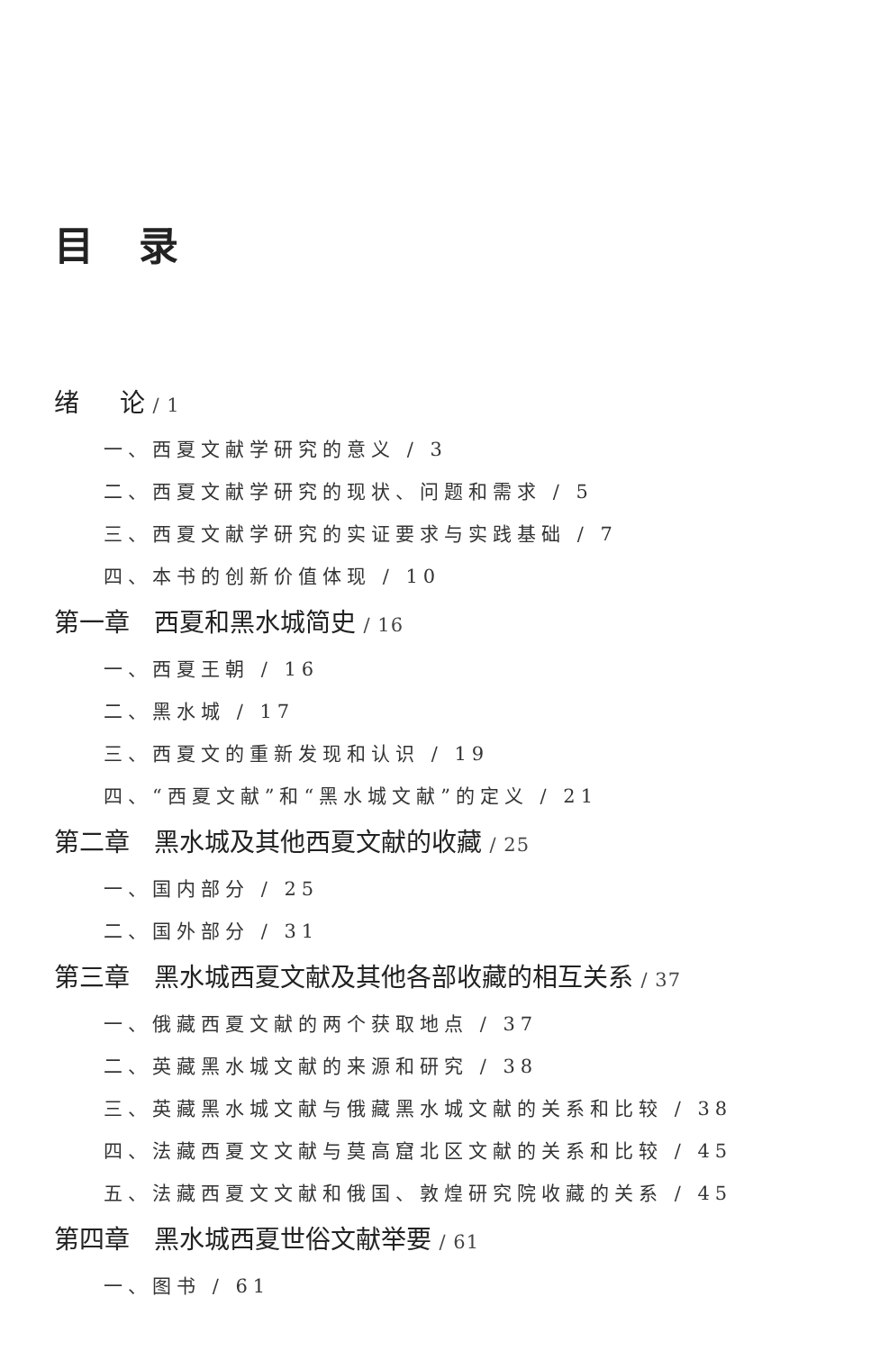目录
绪 论 / 1
一、西夏文献学研究的意义 / 3
二、西夏文献学研究的现状、问题和需求 / 5
三、西夏文献学研究的实证要求与实践基础 / 7
四、本书的创新价值体现 / 10
第一章 西夏和黑水城简史 / 16
一、西夏王朝 / 16
二、黑水城 / 17
三、西夏文的重新发现和认识 / 19
四、“西夏文献”和“黑水城文献”的定义 / 21
第二章 黑水城及其他西夏文献的收藏 / 25
一、国内部分 / 25
二、国外部分 / 31
第三章 黑水城西夏文献及其他各部收藏的相互关系 / 37
一、俄藏西夏文献的两个获取地点 / 37
二、英藏黑水城文献的来源和研究 / 38
三、英藏黑水城文献与俄藏黑水城文献的关系和比较 / 38
四、法藏西夏文文献与莫高窟北区文献的关系和比较 / 45
五、法藏西夏文文献和俄国、敦煌研究院收藏的关系 / 45
第四章 黑水城西夏世俗文献举要 / 61
一、图书 / 61